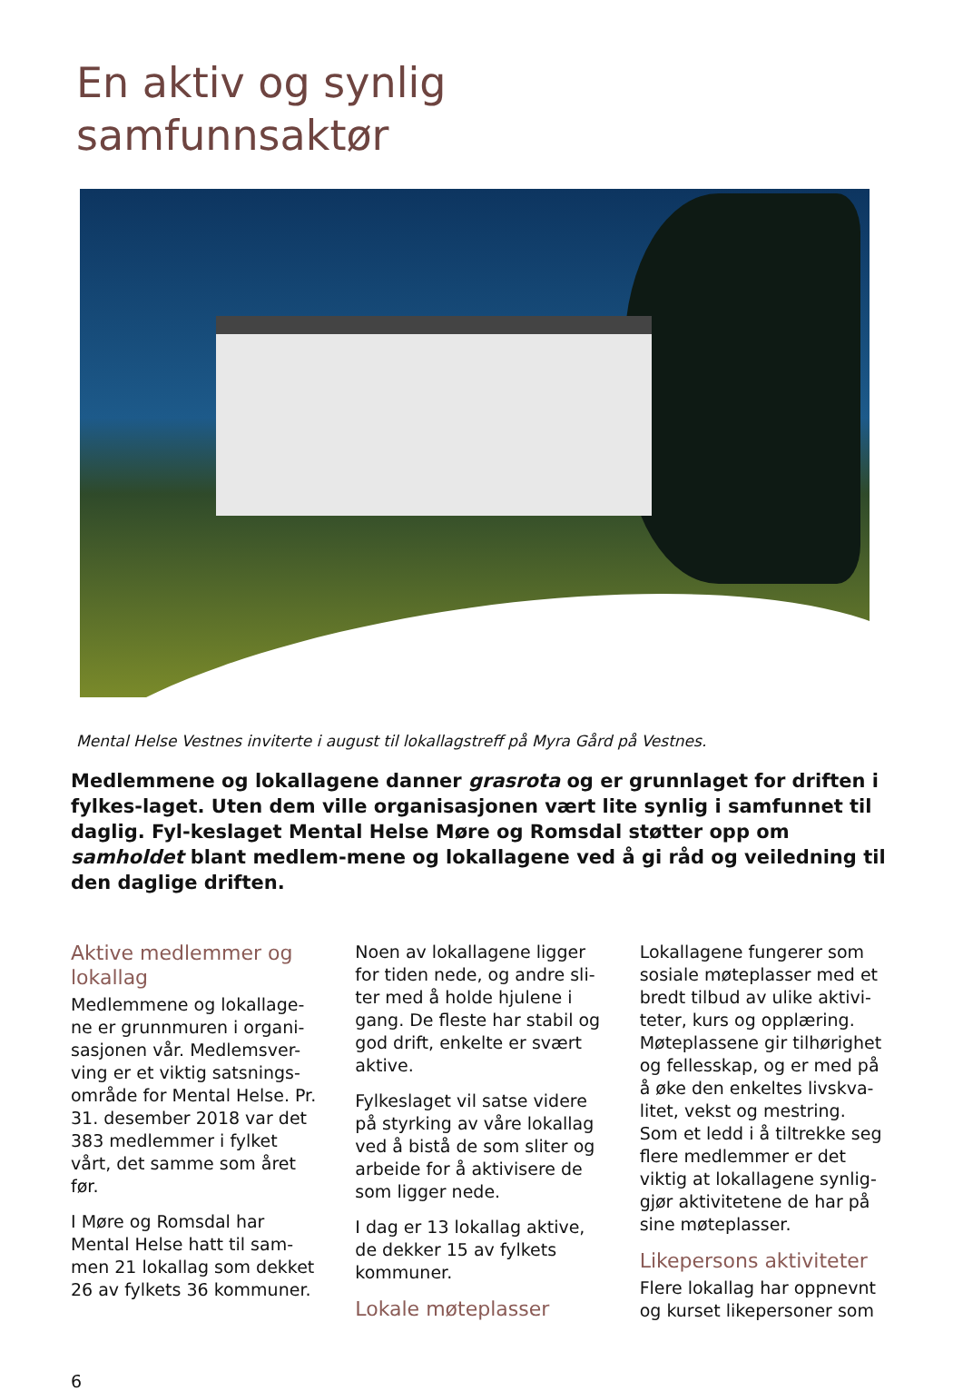En aktiv og synlig
samfunnsaktør
Mental Helse Vestnes inviterte i august til lokallagstreff på Myra Gård på Vestnes.
Medlemmene og lokallagene danner grasrota og er grunnlaget for driften i fylkes-laget. Uten dem ville organisasjonen vært lite synlig i samfunnet til daglig. Fyl-keslaget Mental Helse Møre og Romsdal støtter opp om samholdet blant medlem-mene og lokallagene ved å gi råd og veiledning til den daglige driften.
Aktive medlemmer og lokallag
Medlemmene og lokallage-ne er grunnmuren i organi-sasjonen vår. Medlemsver-ving er et viktig satsnings-område for Mental Helse. Pr. 31. desember 2018 var det 383 medlemmer i fylket vårt, det samme som året før.
I Møre og Romsdal har Mental Helse hatt til sam-men 21 lokallag som dekket 26 av fylkets 36 kommuner.
Noen av lokallagene ligger for tiden nede, og andre sli-ter med å holde hjulene i gang. De fleste har stabil og god drift, enkelte er svært aktive.
Fylkeslaget vil satse videre på styrking av våre lokallag ved å bistå de som sliter og arbeide for å aktivisere de som ligger nede.
I dag er 13 lokallag aktive, de dekker 15 av fylkets kommuner.
Lokale møteplasser
Lokallagene fungerer som sosiale møteplasser med et bredt tilbud av ulike aktivi-teter, kurs og opplæring. Møteplassene gir tilhørighet og fellesskap, og er med på å øke den enkeltes livskva-litet, vekst og mestring. Som et ledd i å tiltrekke seg flere medlemmer er det viktig at lokallagene synlig-gjør aktivitetene de har på sine møteplasser.
Likepersons aktiviteter
Flere lokallag har oppnevnt og kurset likepersoner som
6